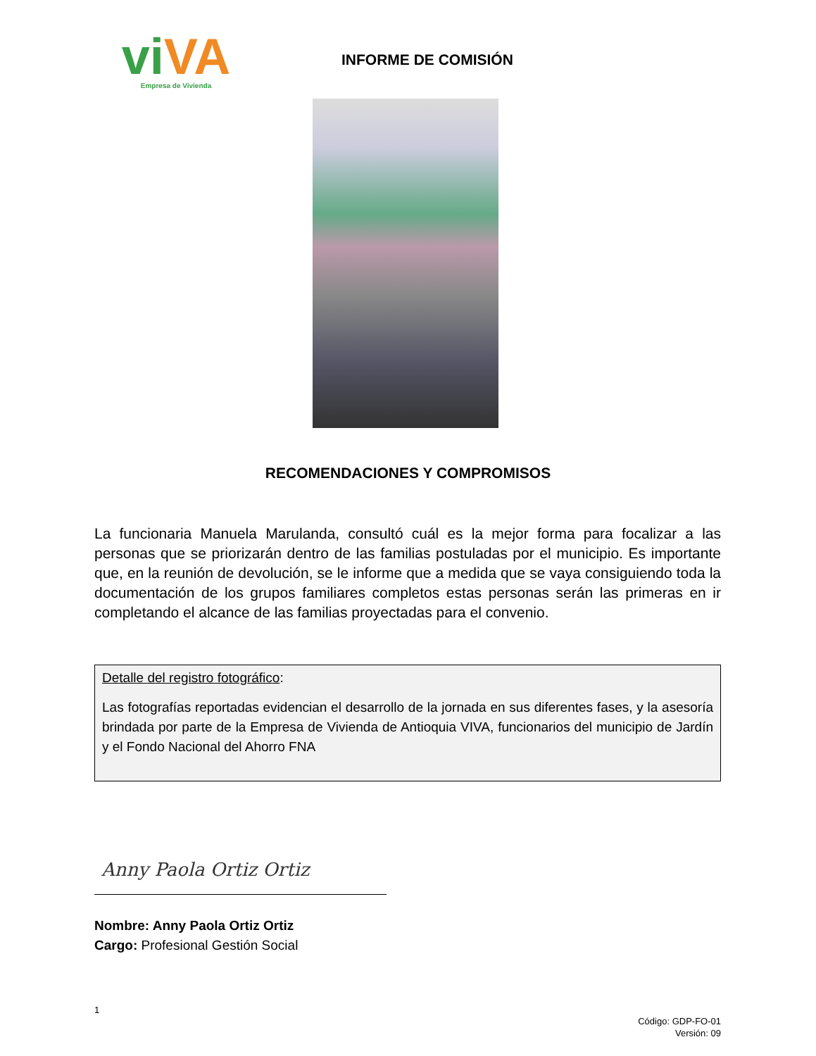viVA
Empresa de Vivienda
INFORME DE COMISIÓN
RECOMENDACIONES Y COMPROMISOS
La funcionaria Manuela Marulanda, consultó cuál es la mejor forma para focalizar a las personas que se priorizarán dentro de las familias postuladas por el municipio. Es importante que, en la reunión de devolución, se le informe que a medida que se vaya consiguiendo toda la documentación de los grupos familiares completos estas personas serán las primeras en ir completando el alcance de las familias proyectadas para el convenio.
Detalle del registro fotográfico:
Las fotografías reportadas evidencian el desarrollo de la jornada en sus diferentes fases, y la asesoría brindada por parte de la Empresa de Vivienda de Antioquia VIVA, funcionarios del municipio de Jardín y el Fondo Nacional del Ahorro FNA
Anny Paola Ortiz Ortiz
Nombre: Anny Paola Ortiz Ortiz
Cargo: Profesional Gestión Social
1
Código: GDP-FO-01
Versión: 09